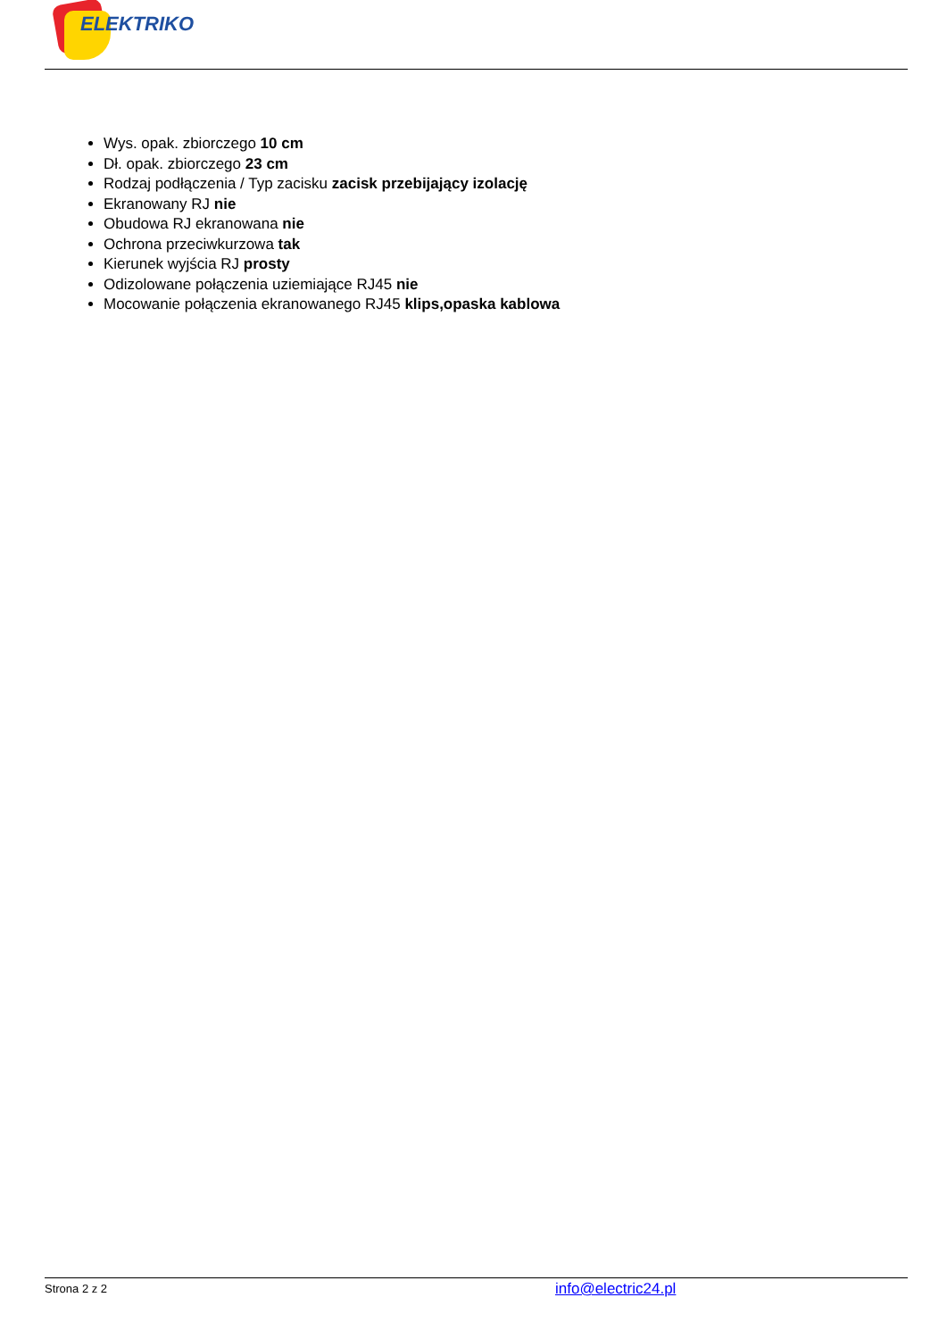ELEKTRIKO
Wys. opak. zbiorczego 10 cm
Dł. opak. zbiorczego 23 cm
Rodzaj podłączenia / Typ zacisku zacisk przebijający izolację
Ekranowany RJ nie
Obudowa RJ ekranowana nie
Ochrona przeciwkurzowa tak
Kierunek wyjścia RJ prosty
Odizolowane połączenia uziemiające RJ45 nie
Mocowanie połączenia ekranowanego RJ45 klips,opaska kablowa
Strona 2 z 2 info@electric24.pl